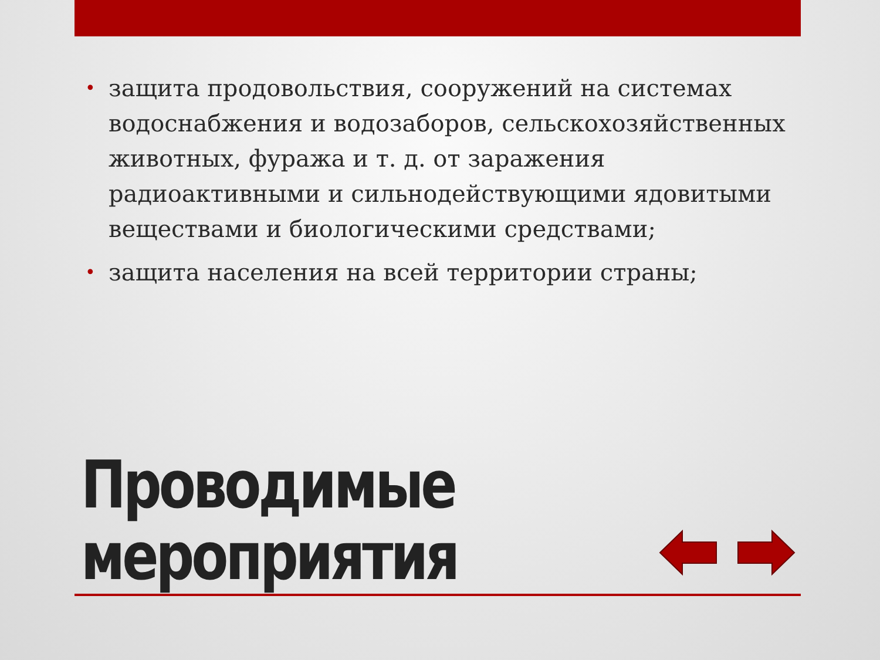• защита продовольствия, сооружений на системах водоснабжения и водозаборов, сельскохозяйственных животных, фуража и т. д. от заражения радиоактивными и сильнодействующими ядовитыми веществами и биологическими средствами;
• защита населения на всей территории страны;
Проводимые
мероприятия